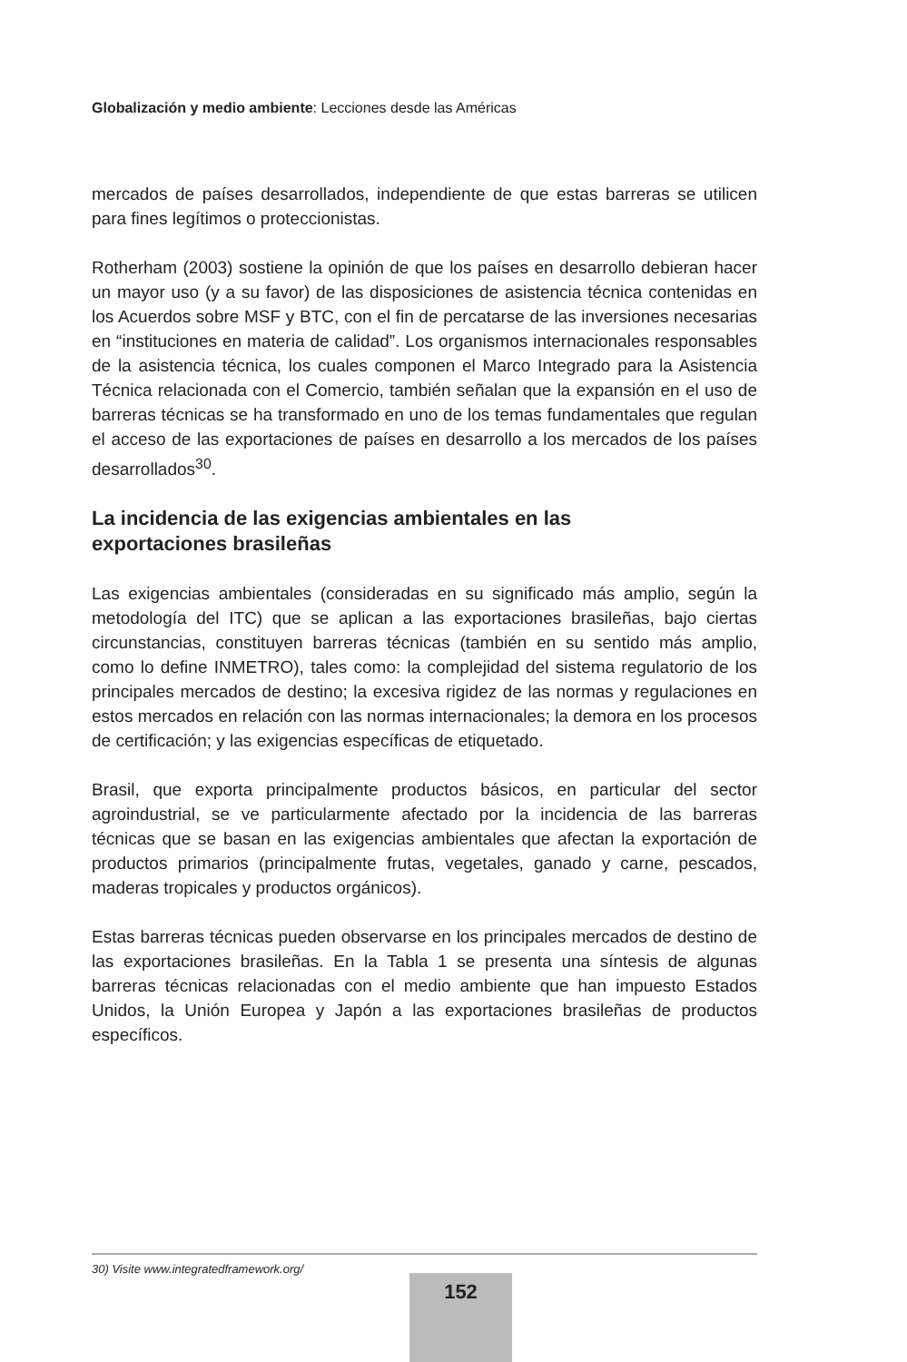Globalización y medio ambiente: Lecciones desde las Américas
mercados de países desarrollados, independiente de que estas barreras se utilicen para fines legítimos o proteccionistas.
Rotherham (2003) sostiene la opinión de que los países en desarrollo debieran hacer un mayor uso (y a su favor) de las disposiciones de asistencia técnica contenidas en los Acuerdos sobre MSF y BTC, con el fin de percatarse de las inversiones necesarias en “instituciones en materia de calidad”. Los organismos internacionales responsables de la asistencia técnica, los cuales componen el Marco Integrado para la Asistencia Técnica relacionada con el Comercio, también señalan que la expansión en el uso de barreras técnicas se ha transformado en uno de los temas fundamentales que regulan el acceso de las exportaciones de países en desarrollo a los mercados de los países desarrollados<sup>30</sup>.
La incidencia de las exigencias ambientales en las
exportaciones brasileñas
Las exigencias ambientales (consideradas en su significado más amplio, según la metodología del ITC) que se aplican a las exportaciones brasileñas, bajo ciertas circunstancias, constituyen barreras técnicas (también en su sentido más amplio, como lo define INMETRO), tales como: la complejidad del sistema regulatorio de los principales mercados de destino; la excesiva rigidez de las normas y regulaciones en estos mercados en relación con las normas internacionales; la demora en los procesos de certificación; y las exigencias específicas de etiquetado.
Brasil, que exporta principalmente productos básicos, en particular del sector agroindustrial, se ve particularmente afectado por la incidencia de las barreras técnicas que se basan en las exigencias ambientales que afectan la exportación de productos primarios (principalmente frutas, vegetales, ganado y carne, pescados, maderas tropicales y productos orgánicos).
Estas barreras técnicas pueden observarse en los principales mercados de destino de las exportaciones brasileñas. En la Tabla 1 se presenta una síntesis de algunas barreras técnicas relacionadas con el medio ambiente que han impuesto Estados Unidos, la Unión Europea y Japón a las exportaciones brasileñas de productos específicos.
30) Visite www.integratedframework.org/
152